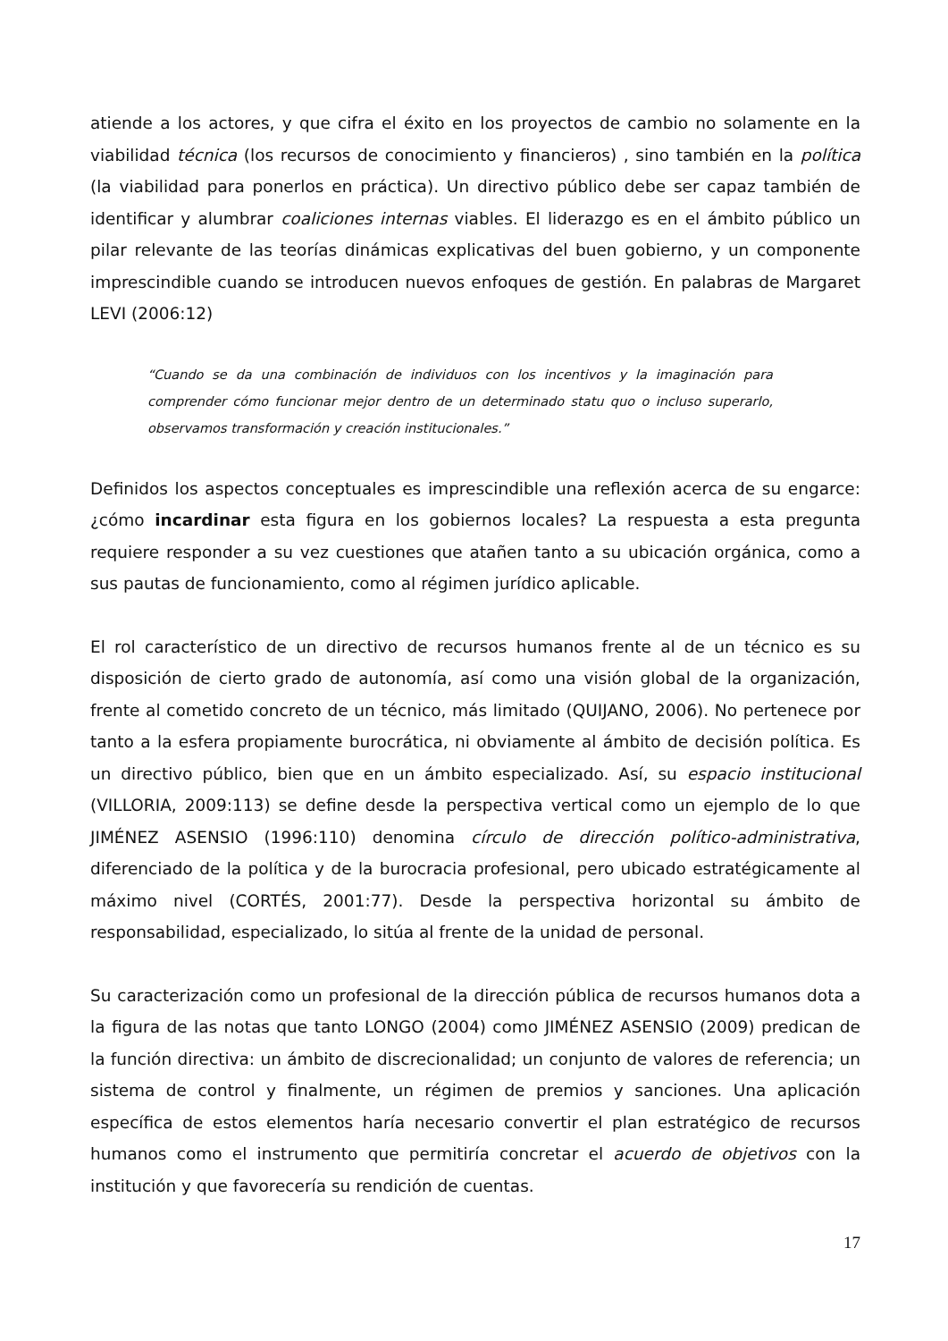atiende a los actores, y que cifra el éxito en los proyectos de cambio no solamente en la viabilidad técnica (los recursos de conocimiento y financieros) , sino también en la política (la viabilidad para ponerlos en práctica). Un directivo público debe ser capaz también de identificar y alumbrar coaliciones internas viables. El liderazgo es en el ámbito público un pilar relevante de las teorías dinámicas explicativas del buen gobierno, y un componente imprescindible cuando se introducen nuevos enfoques de gestión. En palabras de Margaret LEVI (2006:12)
“Cuando se da una combinación de individuos con los incentivos y la imaginación para comprender cómo funcionar mejor dentro de un determinado statu quo o incluso superarlo, observamos transformación y creación institucionales.”
Definidos los aspectos conceptuales es imprescindible una reflexión acerca de su engarce: ¿cómo incardinar esta figura en los gobiernos locales? La respuesta a esta pregunta requiere responder a su vez cuestiones que atañen tanto a su ubicación orgánica, como a sus pautas de funcionamiento, como al régimen jurídico aplicable.
El rol característico de un directivo de recursos humanos frente al de un técnico es su disposición de cierto grado de autonomía, así como una visión global de la organización, frente al cometido concreto de un técnico, más limitado (QUIJANO, 2006). No pertenece por tanto a la esfera propiamente burocrática, ni obviamente al ámbito de decisión política. Es un directivo público, bien que en un ámbito especializado. Así, su espacio institucional (VILLORIA, 2009:113) se define desde la perspectiva vertical como un ejemplo de lo que JIMÉNEZ ASENSIO (1996:110) denomina círculo de dirección político-administrativa, diferenciado de la política y de la burocracia profesional, pero ubicado estratégicamente al máximo nivel (CORTÉS, 2001:77). Desde la perspectiva horizontal su ámbito de responsabilidad, especializado, lo sitúa al frente de la unidad de personal.
Su caracterización como un profesional de la dirección pública de recursos humanos dota a la figura de las notas que tanto LONGO (2004) como JIMÉNEZ ASENSIO (2009) predican de la función directiva: un ámbito de discrecionalidad; un conjunto de valores de referencia; un sistema de control y finalmente, un régimen de premios y sanciones. Una aplicación específica de estos elementos haría necesario convertir el plan estratégico de recursos humanos como el instrumento que permitiría concretar el acuerdo de objetivos con la institución y que favorecería su rendición de cuentas.
17